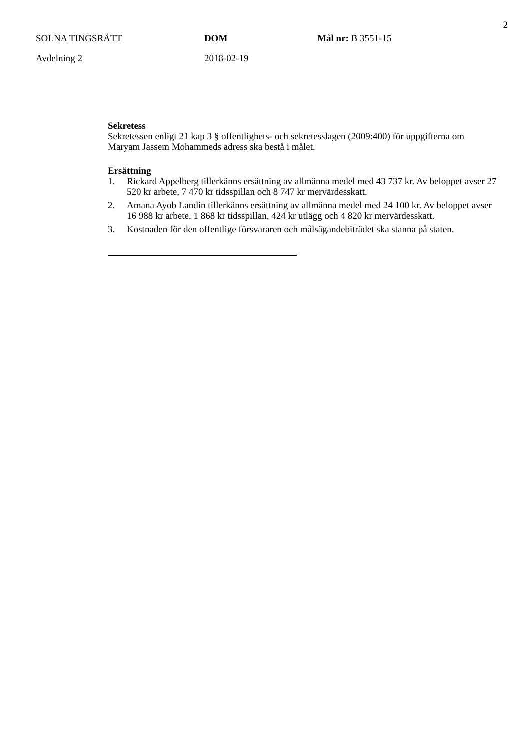2
SOLNA TINGSRÄTT
Avdelning 2
DOM
2018-02-19
Mål nr: B 3551-15
Sekretess
Sekretessen enligt 21 kap 3 § offentlighets- och sekretesslagen (2009:400) för uppgifterna om Maryam Jassem Mohammeds adress ska bestå i målet.
Ersättning
1. Rickard Appelberg tillerkänns ersättning av allmänna medel med 43 737 kr. Av beloppet avser 27 520 kr arbete, 7 470 kr tidsspillan och 8 747 kr mervärdesskatt.
2. Amana Ayob Landin tillerkänns ersättning av allmänna medel med 24 100 kr. Av beloppet avser 16 988 kr arbete, 1 868 kr tidsspillan, 424 kr utlägg och 4 820 kr mervärdesskatt.
3. Kostnaden för den offentlige försvararen och målsägandebiträdet ska stanna på staten.